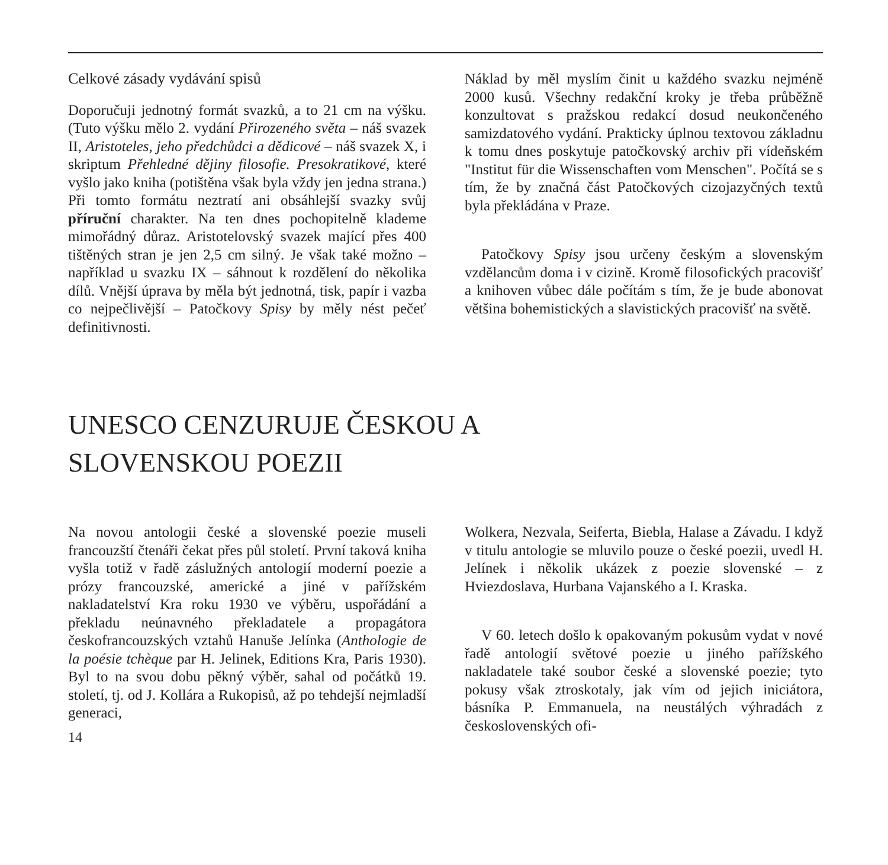Celkové zásady vydávání spisů
Doporučuji jednotný formát svazků, a to 21 cm na výšku. (Tuto výšku mělo 2. vydání Přirozeného světa – náš svazek II, Aristoteles, jeho předchůdci a dědicové – náš svazek X, i skriptum Přehledné dějiny filosofie. Presokratikové, které vyšlo jako kniha (potištěna však byla vždy jen jedna strana.) Při tomto formátu neztratí ani obsáhlejší svazky svůj příruční charakter. Na ten dnes pochopitelně klademe mimořádný důraz. Aristotelovský svazek mající přes 400 tištěných stran je jen 2,5 cm silný. Je však také možno – například u svazku IX – sáhnout k rozdělení do několika dílů. Vnější úprava by měla být jednotná, tisk, papír i vazba co nejpečlivější – Patočkovy Spisy by měly nést pečeť definitivnosti.
Náklad by měl myslím činit u každého svazku nejméně 2000 kusů. Všechny redakční kroky je třeba průběžně konzultovat s pražskou redakcí dosud neukončeného samizdatového vydání. Prakticky úplnou textovou základnu k tomu dnes poskytuje patočkovský archiv při vídeňském "Institut für die Wissenschaften vom Menschen". Počítá se s tím, že by značná část Patočkových cizojazyčných textů byla překládána v Praze.
Patočkovy Spisy jsou určeny českým a slovenským vzdělancům doma i v cizině. Kromě filosofických pracovišť a knihoven vůbec dále počítám s tím, že je bude abonovat většina bohemistických a slavistických pracovišť na světě.
UNESCO CENZURUJE ČESKOU A
SLOVENSKOU POEZII
Na novou antologii české a slovenské poezie museli francouzští čtenáři čekat přes půl století. První taková kniha vyšla totiž v řadě záslužných antologií moderní poezie a prózy francouzské, americké a jiné v pařížském nakladatelství Kra roku 1930 ve výběru, uspořádání a překladu neúnavného překladatele a propagátora českofrancouzských vztahů Hanuše Jelínka (Anthologie de la poésie tchèque par H. Jelinek, Editions Kra, Paris 1930). Byl to na svou dobu pěkný výběr, sahal od počátků 19. století, tj. od J. Kollára a Rukopisů, až po tehdejší nejmladší generaci,
14
Wolkera, Nezvala, Seiferta, Biebla, Halase a Závadu. I když v titulu antologie se mluvilo pouze o české poezii, uvedl H. Jelínek i několik ukázek z poezie slovenské – z Hviezdoslava, Hurbana Vajanského a I. Kraska.
V 60. letech došlo k opakovaným pokusům vydat v nové řadě antologií světové poezie u jiného pařížského nakladatele také soubor české a slovenské poezie; tyto pokusy však ztroskotaly, jak vím od jejich iniciátora, básníka P. Emmanuela, na neustálých výhradách z československých ofi-